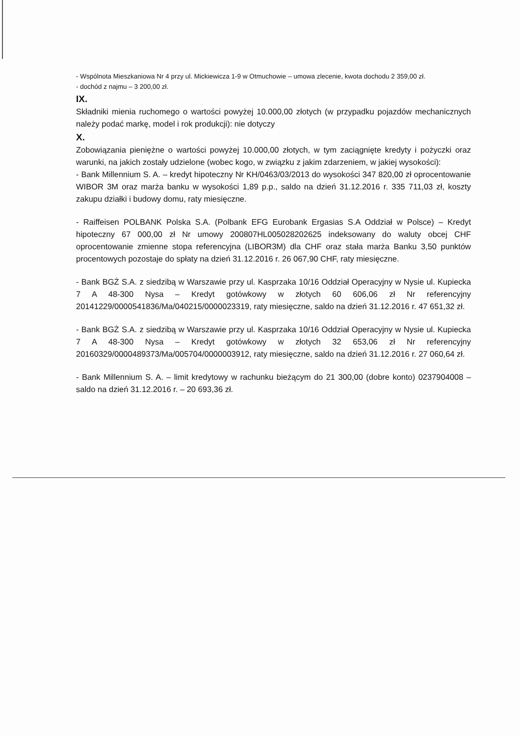- Wspólnota Mieszkaniowa Nr 4 przy ul. Mickiewicza 1-9 w Otmuchowie – umowa zlecenie, kwota dochodu 2 359,00 zł.
- dochód z najmu – 3 200,00 zł.
IX.
Składniki mienia ruchomego o wartości powyżej 10.000,00 złotych (w przypadku pojazdów mechanicznych należy podać markę, model i rok produkcji): nie dotyczy
X.
Zobowiązania pieniężne o wartości powyżej 10.000,00 złotych, w tym zaciągnięte kredyty i pożyczki oraz warunki, na jakich zostały udzielone (wobec kogo, w związku z jakim zdarzeniem, w jakiej wysokości):
- Bank Millennium S. A. – kredyt hipoteczny Nr KH/0463/03/2013 do wysokości 347 820,00 zł oprocentowanie WIBOR 3M oraz marża banku w wysokości 1,89 p.p., saldo na dzień 31.12.2016 r. 335 711,03 zł, koszty zakupu działki i budowy domu, raty miesięczne.
- Raiffeisen POLBANK Polska S.A. (Polbank EFG Eurobank Ergasias S.A Oddział w Polsce) – Kredyt hipoteczny 67 000,00 zł Nr umowy 200807HL005028202625 indeksowany do waluty obcej CHF oprocentowanie zmienne stopa referencyjna (LIBOR3M) dla CHF oraz stała marża Banku 3,50 punktów procentowych pozostaje do spłaty na dzień 31.12.2016 r. 26 067,90 CHF, raty miesięczne.
- Bank BGŻ S.A. z siedzibą w Warszawie przy ul. Kasprzaka 10/16 Oddział Operacyjny w Nysie ul. Kupiecka 7 A 48-300 Nysa – Kredyt gotówkowy w złotych 60 606,06 zł Nr referencyjny 20141229/0000541836/Ma/040215/0000023319, raty miesięczne, saldo na dzień 31.12.2016 r. 47 651,32 zł.
- Bank BGŻ S.A. z siedzibą w Warszawie przy ul. Kasprzaka 10/16 Oddział Operacyjny w Nysie ul. Kupiecka 7 A 48-300 Nysa – Kredyt gotówkowy w złotych 32 653,06 zł Nr referencyjny 20160329/0000489373/Ma/005704/0000003912, raty miesięczne, saldo na dzień 31.12.2016 r. 27 060,64 zł.
- Bank Millennium S. A. – limit kredytowy w rachunku bieżącym do 21 300,00 (dobre konto) 0237904008 – saldo na dzień 31.12.2016 r. – 20 693,36 zł.